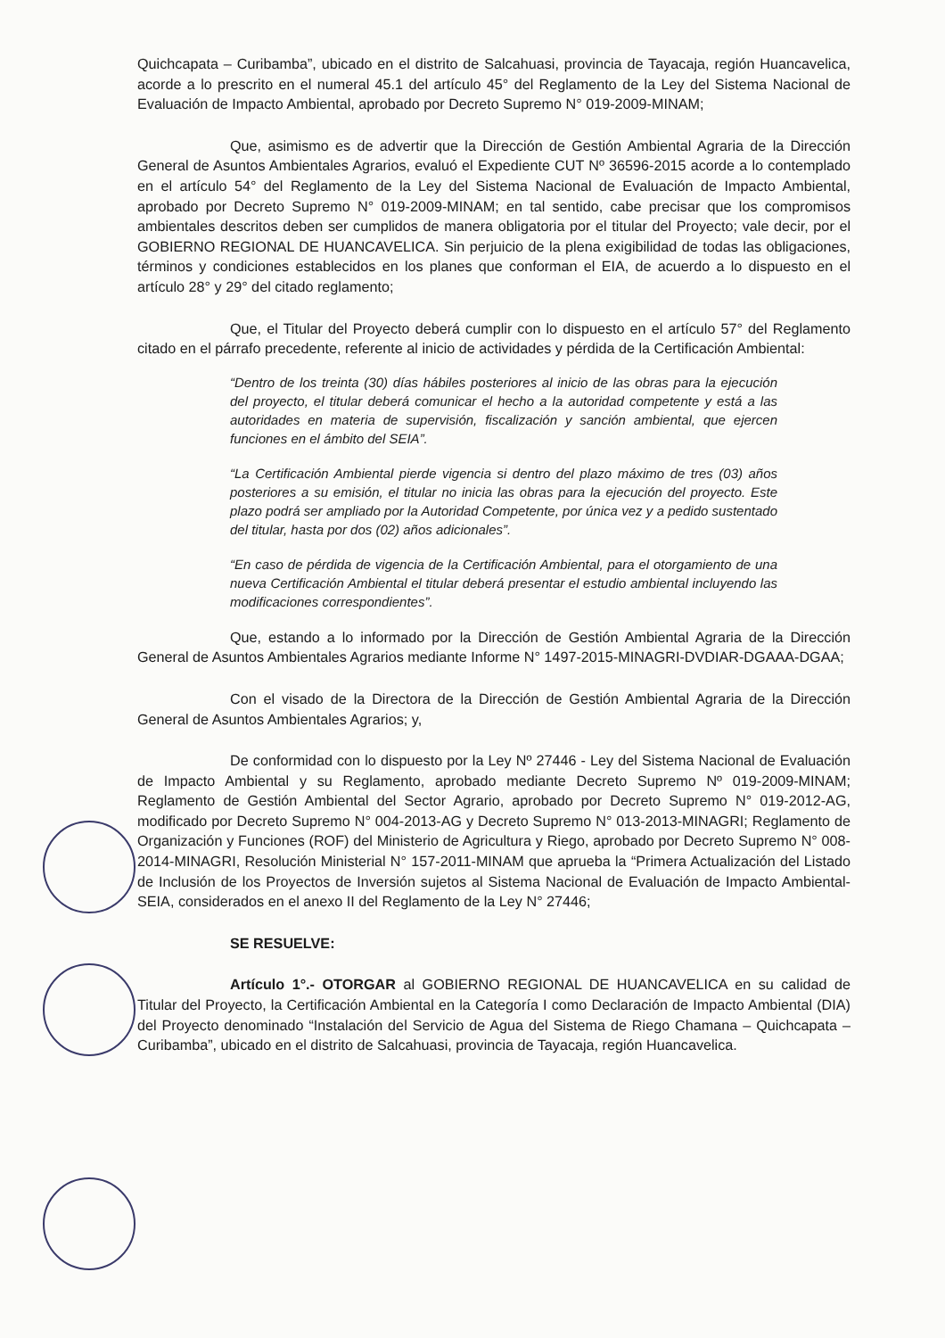Quichcapata – Curibamba”, ubicado en el distrito de Salcahuasi, provincia de Tayacaja, región Huancavelica, acorde a lo prescrito en el numeral 45.1 del artículo 45° del Reglamento de la Ley del Sistema Nacional de Evaluación de Impacto Ambiental, aprobado por Decreto Supremo N° 019-2009-MINAM;
Que, asimismo es de advertir que la Dirección de Gestión Ambiental Agraria de la Dirección General de Asuntos Ambientales Agrarios, evaluó el Expediente CUT Nº 36596-2015 acorde a lo contemplado en el artículo 54° del Reglamento de la Ley del Sistema Nacional de Evaluación de Impacto Ambiental, aprobado por Decreto Supremo N° 019-2009-MINAM; en tal sentido, cabe precisar que los compromisos ambientales descritos deben ser cumplidos de manera obligatoria por el titular del Proyecto; vale decir, por el GOBIERNO REGIONAL DE HUANCAVELICA. Sin perjuicio de la plena exigibilidad de todas las obligaciones, términos y condiciones establecidos en los planes que conforman el EIA, de acuerdo a lo dispuesto en el artículo 28° y 29° del citado reglamento;
Que, el Titular del Proyecto deberá cumplir con lo dispuesto en el artículo 57° del Reglamento citado en el párrafo precedente, referente al inicio de actividades y pérdida de la Certificación Ambiental:
“Dentro de los treinta (30) días hábiles posteriores al inicio de las obras para la ejecución del proyecto, el titular deberá comunicar el hecho a la autoridad competente y está a las autoridades en materia de supervisión, fiscalización y sanción ambiental, que ejercen funciones en el ámbito del SEIA”.
“La Certificación Ambiental pierde vigencia si dentro del plazo máximo de tres (03) años posteriores a su emisión, el titular no inicia las obras para la ejecución del proyecto. Este plazo podrá ser ampliado por la Autoridad Competente, por única vez y a pedido sustentado del titular, hasta por dos (02) años adicionales”.
“En caso de pérdida de vigencia de la Certificación Ambiental, para el otorgamiento de una nueva Certificación Ambiental el titular deberá presentar el estudio ambiental incluyendo las modificaciones correspondientes”.
Que, estando a lo informado por la Dirección de Gestión Ambiental Agraria de la Dirección General de Asuntos Ambientales Agrarios mediante Informe N° 1497-2015-MINAGRI-DVDIAR-DGAAA-DGAA;
Con el visado de la Directora de la Dirección de Gestión Ambiental Agraria de la Dirección General de Asuntos Ambientales Agrarios; y,
De conformidad con lo dispuesto por la Ley Nº 27446 - Ley del Sistema Nacional de Evaluación de Impacto Ambiental y su Reglamento, aprobado mediante Decreto Supremo Nº 019-2009-MINAM; Reglamento de Gestión Ambiental del Sector Agrario, aprobado por Decreto Supremo N° 019-2012-AG, modificado por Decreto Supremo N° 004-2013-AG y Decreto Supremo N° 013-2013-MINAGRI; Reglamento de Organización y Funciones (ROF) del Ministerio de Agricultura y Riego, aprobado por Decreto Supremo N° 008-2014-MINAGRI, Resolución Ministerial N° 157-2011-MINAM que aprueba la “Primera Actualización del Listado de Inclusión de los Proyectos de Inversión sujetos al Sistema Nacional de Evaluación de Impacto Ambiental-SEIA, considerados en el anexo II del Reglamento de la Ley N° 27446;
SE RESUELVE:
Artículo 1°.- OTORGAR al GOBIERNO REGIONAL DE HUANCAVELICA en su calidad de Titular del Proyecto, la Certificación Ambiental en la Categoría I como Declaración de Impacto Ambiental (DIA) del Proyecto denominado “Instalación del Servicio de Agua del Sistema de Riego Chamana – Quichcapata – Curibamba”, ubicado en el distrito de Salcahuasi, provincia de Tayacaja, región Huancavelica.